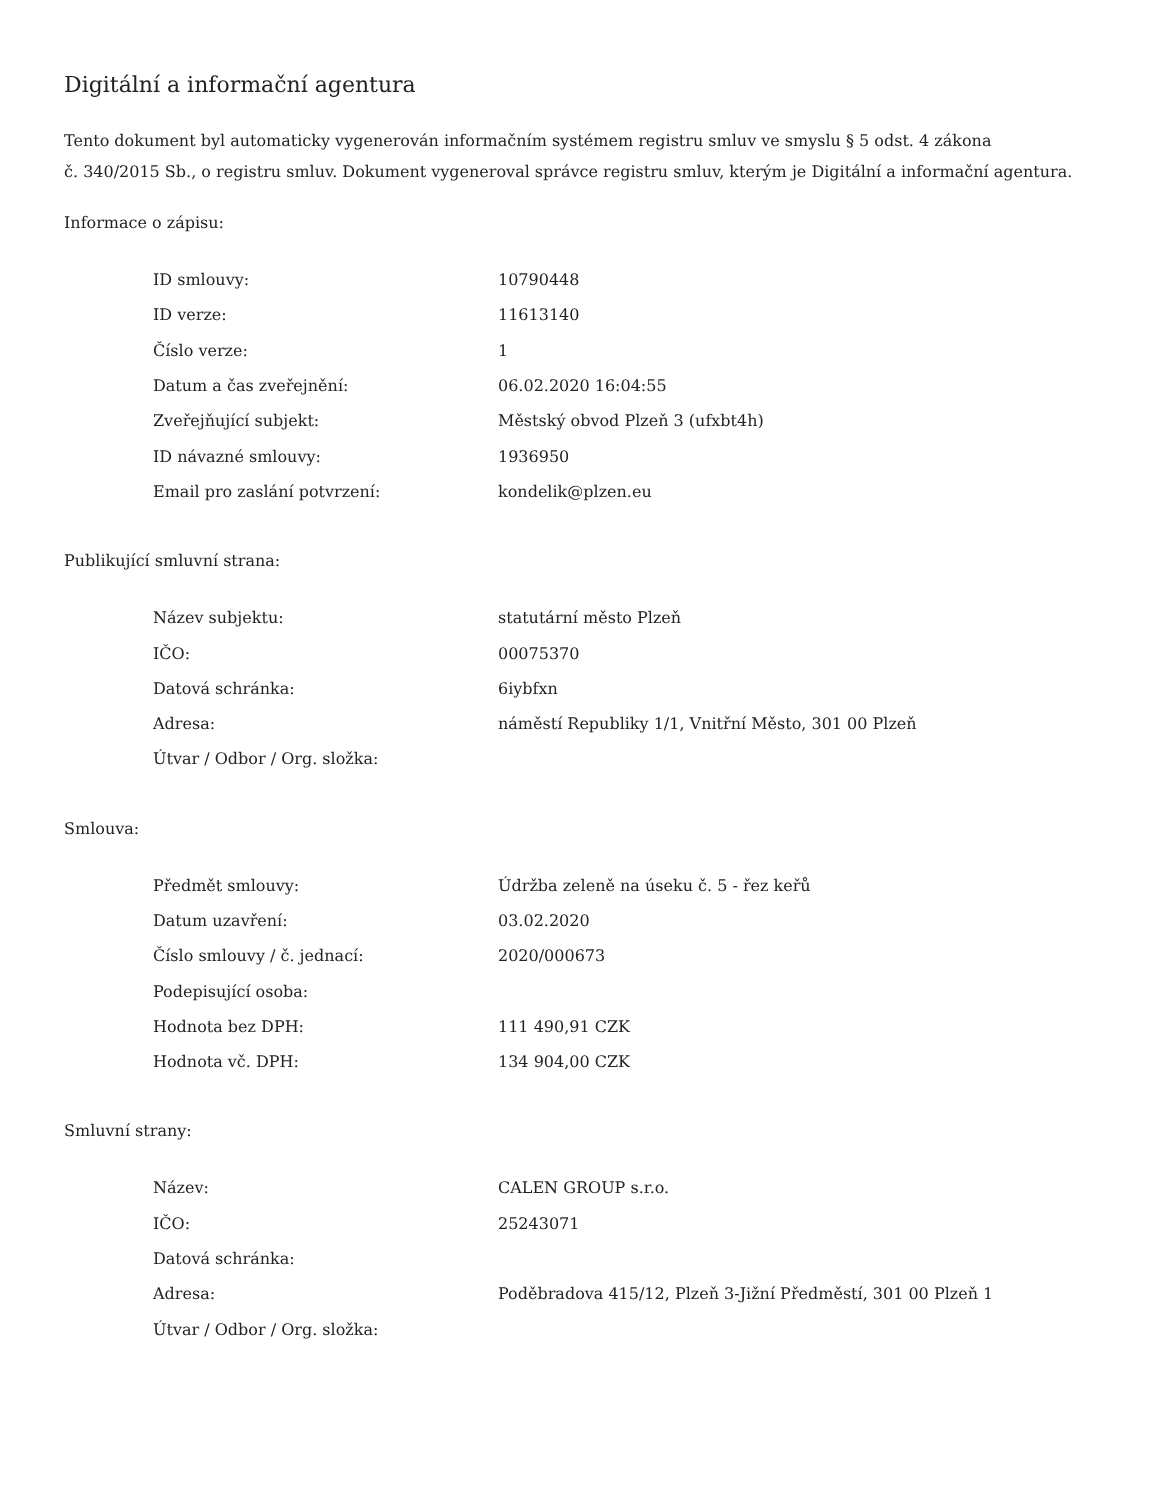Digitální a informační agentura
Tento dokument byl automaticky vygenerován informačním systémem registru smluv ve smyslu § 5 odst. 4 zákona
č. 340/2015 Sb., o registru smluv. Dokument vygeneroval správce registru smluv, kterým je Digitální a informační agentura.
Informace o zápisu:
| ID smlouvy: | 10790448 |
| ID verze: | 11613140 |
| Číslo verze: | 1 |
| Datum a čas zveřejnění: | 06.02.2020 16:04:55 |
| Zveřejňující subjekt: | Městský obvod Plzeň 3 (ufxbt4h) |
| ID návazné smlouvy: | 1936950 |
| Email pro zaslání potvrzení: | kondelik@plzen.eu |
Publikující smluvní strana:
| Název subjektu: | statutární město Plzeň |
| IČO: | 00075370 |
| Datová schránka: | 6iybfxn |
| Adresa: | náměstí Republiky 1/1, Vnitřní Město, 301 00 Plzeň |
| Útvar / Odbor / Org. složka: | |
Smlouva:
| Předmět smlouvy: | Údržba zeleně na úseku č. 5 - řez keřů |
| Datum uzavření: | 03.02.2020 |
| Číslo smlouvy / č. jednací: | 2020/000673 |
| Podepisující osoba: | |
| Hodnota bez DPH: | 111 490,91 CZK |
| Hodnota vč. DPH: | 134 904,00 CZK |
Smluvní strany:
| Název: | CALEN GROUP s.r.o. |
| IČO: | 25243071 |
| Datová schránka: | |
| Adresa: | Poděbradova 415/12, Plzeň 3-Jižní Předměstí, 301 00 Plzeň 1 |
| Útvar / Odbor / Org. složka: | |